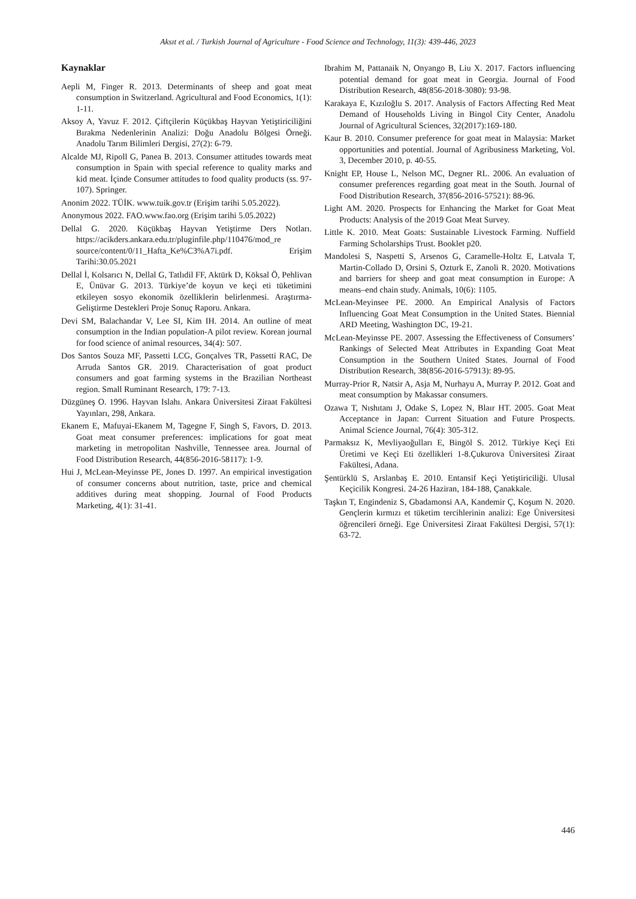Aksıt et al. / Turkish Journal of Agriculture - Food Science and Technology, 11(3): 439-446, 2023
Kaynaklar
Aepli M, Finger R. 2013. Determinants of sheep and goat meat consumption in Switzerland. Agricultural and Food Economics, 1(1): 1-11.
Aksoy A, Yavuz F. 2012. Çiftçilerin Küçükbaş Hayvan Yetiştiriciliğini Bırakma Nedenlerinin Analizi: Doğu Anadolu Bölgesi Örneği. Anadolu Tarım Bilimleri Dergisi, 27(2): 6-79.
Alcalde MJ, Ripoll G, Panea B. 2013. Consumer attitudes towards meat consumption in Spain with special reference to quality marks and kid meat. İçinde Consumer attitudes to food quality products (ss. 97-107). Springer.
Anonim 2022. TÜİK. www.tuik.gov.tr (Erişim tarihi 5.05.2022).
Anonymous 2022. FAO.www.fao.org (Erişim tarihi 5.05.2022)
Dellal G. 2020. Küçükbaş Hayvan Yetiştirme Ders Notları. https://acikders.ankara.edu.tr/pluginfile.php/110476/mod_re source/content/0/11_Hafta_Ke%C3%A7i.pdf. Erişim Tarihi:30.05.2021
Dellal İ, Kolsarıcı N, Dellal G, Tatlıdil FF, Aktürk D, Köksal Ö, Pehlivan E, Ünüvar G. 2013. Türkiye’de koyun ve keçi eti tüketimini etkileyen sosyo ekonomik özelliklerin belirlenmesi. Araştırma-Geliştirme Destekleri Proje Sonuç Raporu. Ankara.
Devi SM, Balachandar V, Lee SI, Kim IH. 2014. An outline of meat consumption in the Indian population-A pilot review. Korean journal for food science of animal resources, 34(4): 507.
Dos Santos Souza MF, Passetti LCG, Gonçalves TR, Passetti RAC, De Arruda Santos GR. 2019. Characterisation of goat product consumers and goat farming systems in the Brazilian Northeast region. Small Ruminant Research, 179: 7-13.
Düzgüneş O. 1996. Hayvan Islahı. Ankara Üniversitesi Ziraat Fakültesi Yayınları, 298, Ankara.
Ekanem E, Mafuyai-Ekanem M, Tagegne F, Singh S, Favors, D. 2013. Goat meat consumer preferences: implications for goat meat marketing in metropolitan Nashville, Tennessee area. Journal of Food Distribution Research, 44(856-2016-58117): 1-9.
Hui J, McLean-Meyinsse PE, Jones D. 1997. An empirical investigation of consumer concerns about nutrition, taste, price and chemical additives during meat shopping. Journal of Food Products Marketing, 4(1): 31-41.
Ibrahim M, Pattanaik N, Onyango B, Liu X. 2017. Factors influencing potential demand for goat meat in Georgia. Journal of Food Distribution Research, 48(856-2018-3080): 93-98.
Karakaya E, Kızıloğlu S. 2017. Analysis of Factors Affecting Red Meat Demand of Households Living in Bingol City Center, Anadolu Journal of Agricultural Sciences, 32(2017):169-180.
Kaur B. 2010. Consumer preference for goat meat in Malaysia: Market opportunities and potential. Journal of Agribusiness Marketing, Vol. 3, December 2010, p. 40-55.
Knight EP, House L, Nelson MC, Degner RL. 2006. An evaluation of consumer preferences regarding goat meat in the South. Journal of Food Distribution Research, 37(856-2016-57521): 88-96.
Light AM. 2020. Prospects for Enhancing the Market for Goat Meat Products: Analysis of the 2019 Goat Meat Survey.
Little K. 2010. Meat Goats: Sustainable Livestock Farming. Nuffield Farming Scholarships Trust. Booklet p20.
Mandolesi S, Naspetti S, Arsenos G, Caramelle-Holtz E, Latvala T, Martin-Collado D, Orsini S, Ozturk E, Zanoli R. 2020. Motivations and barriers for sheep and goat meat consumption in Europe: A means–end chain study. Animals, 10(6): 1105.
McLean-Meyinsee PE. 2000. An Empirical Analysis of Factors Influencing Goat Meat Consumption in the United States. Biennial ARD Meeting, Washington DC, 19-21.
McLean-Meyinsse PE. 2007. Assessing the Effectiveness of Consumers’ Rankings of Selected Meat Attributes in Expanding Goat Meat Consumption in the Southern United States. Journal of Food Distribution Research, 38(856-2016-57913): 89-95.
Murray-Prior R, Natsir A, Asja M, Nurhayu A, Murray P. 2012. Goat and meat consumption by Makassar consumers.
Ozawa T, Nıshıtanı J, Odake S, Lopez N, Blaır HT. 2005. Goat Meat Acceptance in Japan: Current Situation and Future Prospects. Animal Science Journal, 76(4): 305-312.
Parmaksız K, Mevliyaoğulları E, Bingöl S. 2012. Türkiye Keçi Eti Üretimi ve Keçi Eti özellikleri 1-8.Çukurova Üniversitesi Ziraat Fakültesi, Adana.
Şentürklü S, Arslanbaş E. 2010. Entansif Keçi Yetiştiriciliği. Ulusal Keçicilik Kongresi. 24-26 Haziran, 184-188, Çanakkale.
Taşkın T, Engindeniz S, Gbadamonsi AA, Kandemir Ç, Koşum N. 2020. Gençlerin kırmızı et tüketim tercihlerinin analizi: Ege Üniversitesi öğrencileri örneği. Ege Üniversitesi Ziraat Fakültesi Dergisi, 57(1): 63-72.
446